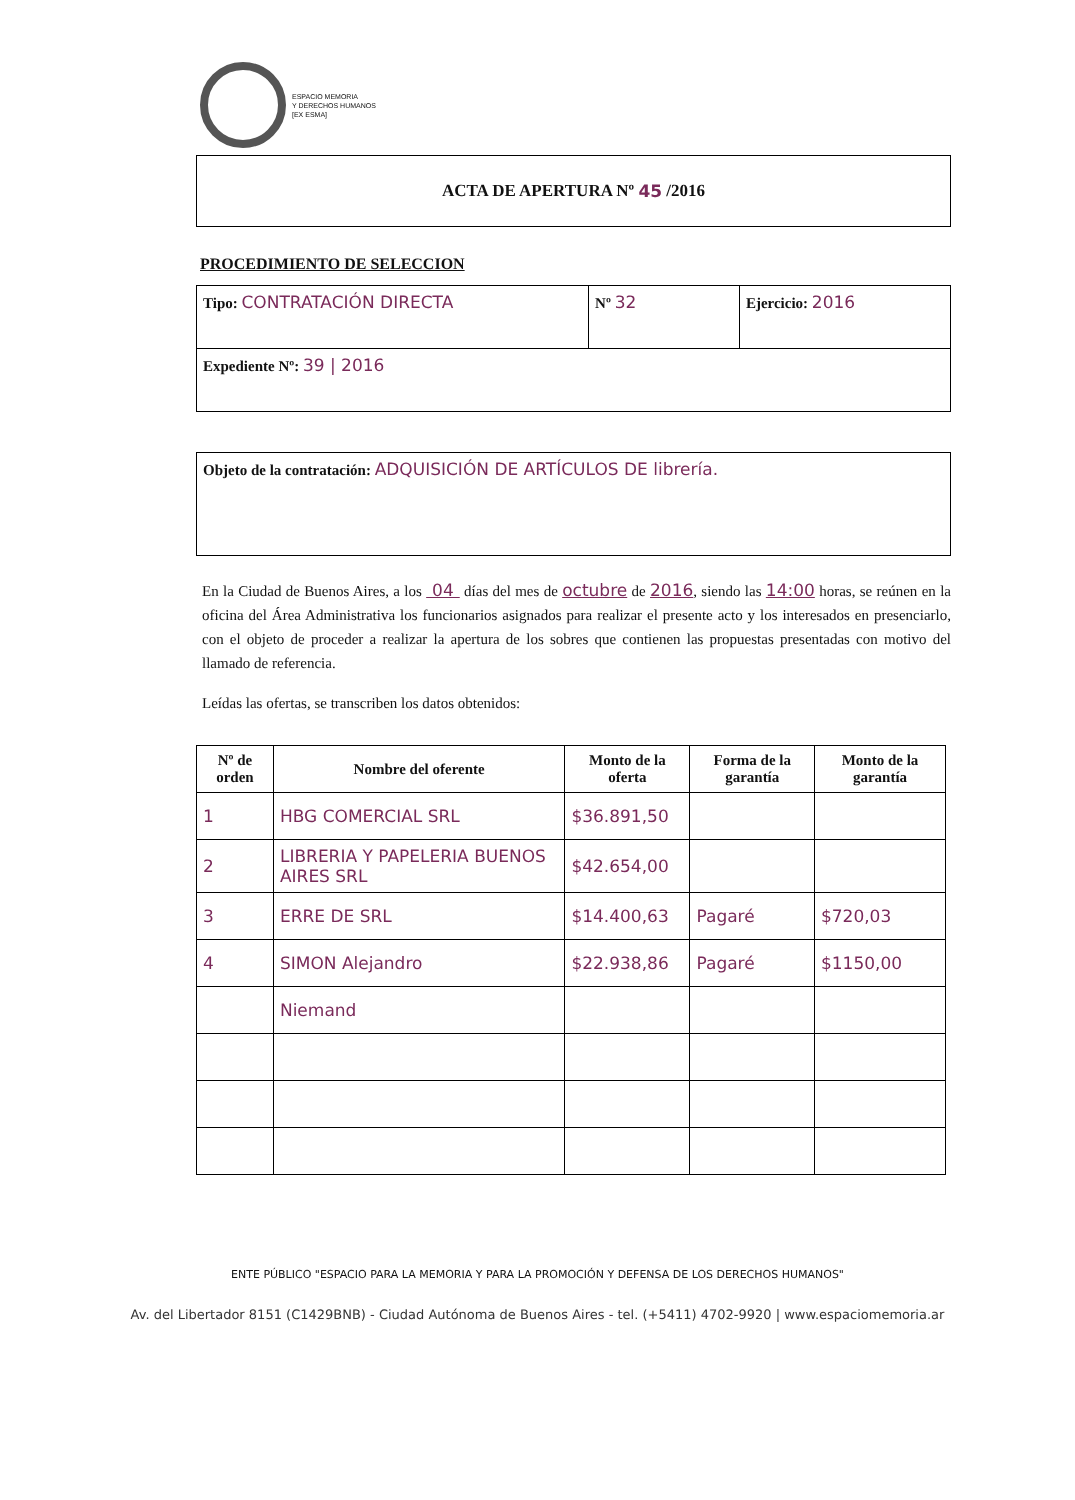ESPACIO MEMORIA
Y DERECHOS HUMANOS
[EX ESMA]
ACTA DE APERTURA Nº 45 /2016
PROCEDIMIENTO DE SELECCION
| Tipo: CONTRATACIÓN DIRECTA | Nº 32 | Ejercicio: 2016 |
| Expediente Nº: 39 / 2016 | | |
| Objeto de la contratación: ADQUISICIÓN DE ARTÍCULOS DE librería. |
En la Ciudad de Buenos Aires, a los 04 días del mes de octubre de 2016, siendo las 14:00 horas, se reúnen en la oficina del Área Administrativa los funcionarios asignados para realizar el presente acto y los interesados en presenciarlo, con el objeto de proceder a realizar la apertura de los sobres que contienen las propuestas presentadas con motivo del llamado de referencia.
Leídas las ofertas, se transcriben los datos obtenidos:
| Nº de orden | Nombre del oferente | Monto de la oferta | Forma de la garantía | Monto de la garantía |
| --- | --- | --- | --- | --- |
| 1 | HBG COMERCIAL SRL | $36.891,50 | | |
| 2 | LIBRERIA Y PAPELERIA BUENOS AIRES SRL | $42.654,00 | | |
| 3 | ERRE DE SRL | $14.400,63 | Pagaré | $720,03 |
| 4 | SIMON Alejandro | $22.938,86 | Pagaré | $1150,00 |
| | Niemand | | | |
ENTE PÚBLICO "ESPACIO PARA LA MEMORIA Y PARA LA PROMOCIÓN Y DEFENSA DE LOS DERECHOS HUMANOS"
Av. del Libertador 8151 (C1429BNB) - Ciudad Autónoma de Buenos Aires - tel. (+5411) 4702-9920 | www.espaciomemoria.ar